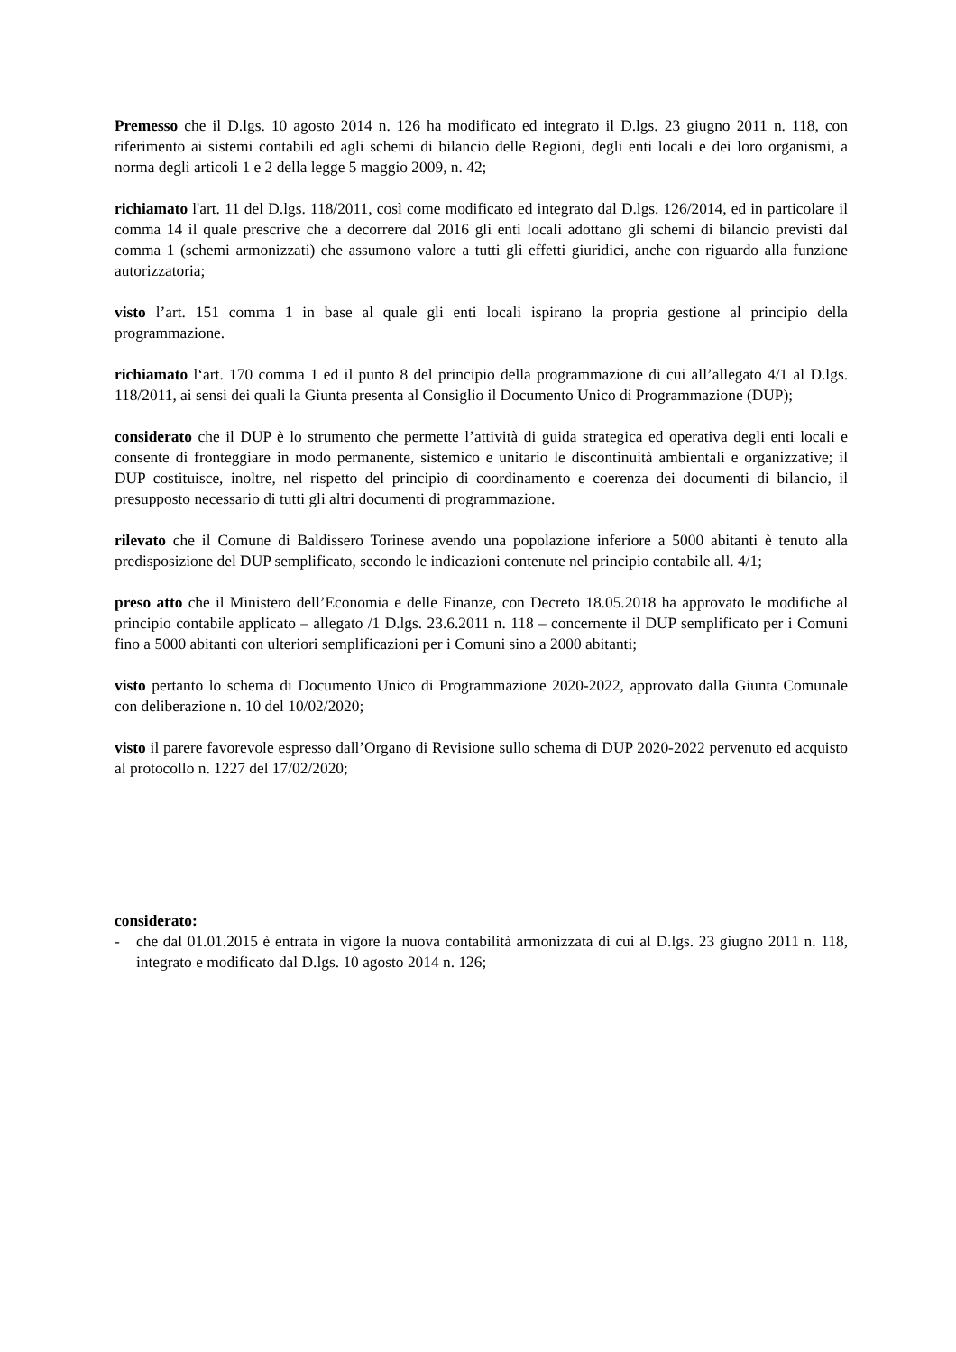Premesso che il D.lgs. 10 agosto 2014 n. 126 ha modificato ed integrato il D.lgs. 23 giugno 2011 n. 118, con riferimento ai sistemi contabili ed agli schemi di bilancio delle Regioni, degli enti locali e dei loro organismi, a norma degli articoli 1 e 2 della legge 5 maggio 2009, n. 42;
richiamato l'art. 11 del D.lgs. 118/2011, così come modificato ed integrato dal D.lgs. 126/2014, ed in particolare il comma 14 il quale prescrive che a decorrere dal 2016 gli enti locali adottano gli schemi di bilancio previsti dal comma 1 (schemi armonizzati) che assumono valore a tutti gli effetti giuridici, anche con riguardo alla funzione autorizzatoria;
visto l’art. 151 comma 1 in base al quale gli enti locali ispirano la propria gestione al principio della programmazione.
richiamato l‘art. 170 comma 1 ed il punto 8 del principio della programmazione di cui all’allegato 4/1 al D.lgs. 118/2011, ai sensi dei quali la Giunta presenta al Consiglio il Documento Unico di Programmazione (DUP);
considerato che il DUP è lo strumento che permette l’attività di guida strategica ed operativa degli enti locali e consente di fronteggiare in modo permanente, sistemico e unitario le discontinuità ambientali e organizzative; il DUP costituisce, inoltre, nel rispetto del principio di coordinamento e coerenza dei documenti di bilancio, il presupposto necessario di tutti gli altri documenti di programmazione.
rilevato che il Comune di Baldissero Torinese avendo una popolazione inferiore a 5000 abitanti è tenuto alla predisposizione del DUP semplificato, secondo le indicazioni contenute nel principio contabile all. 4/1;
preso atto che il Ministero dell’Economia e delle Finanze, con Decreto 18.05.2018 ha approvato le modifiche al principio contabile applicato – allegato /1 D.lgs. 23.6.2011 n. 118 – concernente il DUP semplificato per i Comuni fino a 5000 abitanti con ulteriori semplificazioni per i Comuni sino a 2000 abitanti;
visto pertanto lo schema di Documento Unico di Programmazione 2020-2022, approvato dalla Giunta Comunale con deliberazione n. 10 del 10/02/2020;
visto il parere favorevole espresso dall’Organo di Revisione sullo schema di DUP 2020-2022 pervenuto ed acquisto al protocollo n. 1227 del 17/02/2020;
considerato:
- che dal 01.01.2015 è entrata in vigore la nuova contabilità armonizzata di cui al D.lgs. 23 giugno 2011 n. 118, integrato e modificato dal D.lgs. 10 agosto 2014 n. 126;